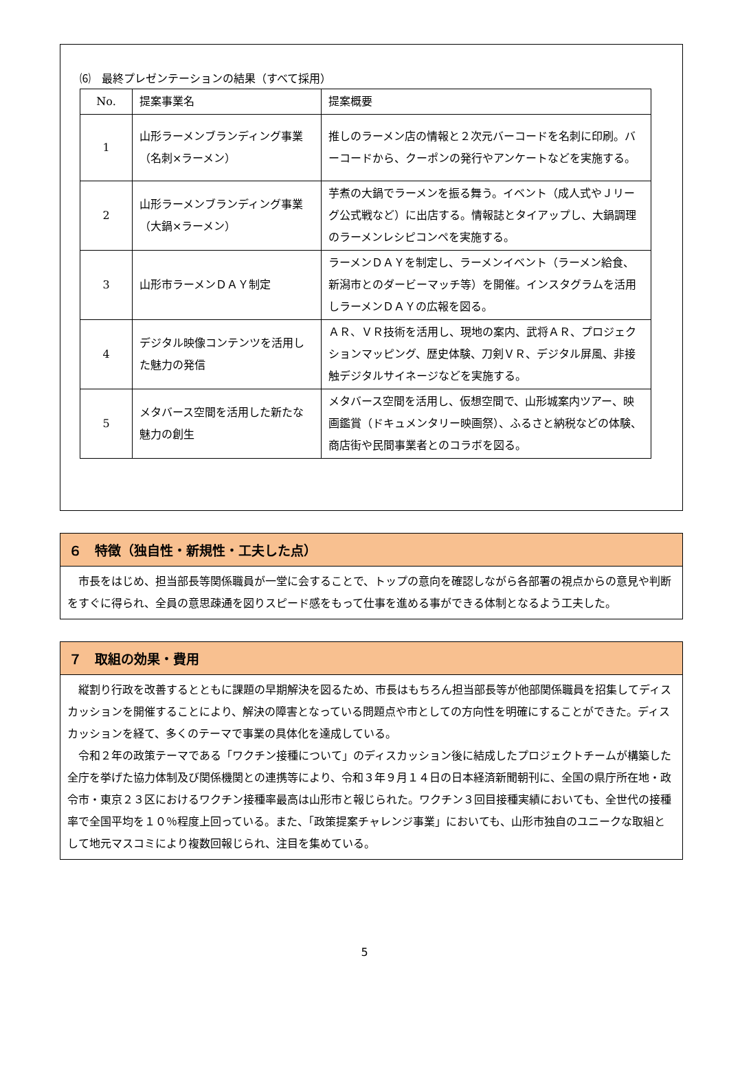⑹　最終プレゼンテーションの結果（すべて採用）
| No. | 提案事業名 | 提案概要 |
| 1 | 山形ラーメンブランディング事業（名刺×ラーメン） | 推しのラーメン店の情報と２次元バーコードを名刺に印刷。バーコードから、クーポンの発行やアンケートなどを実施する。 |
| 2 | 山形ラーメンブランディング事業（大鍋×ラーメン） | 芋煮の大鍋でラーメンを振る舞う。イベント（成人式やＪリーグ公式戦など）に出店する。情報誌とタイアップし、大鍋調理のラーメンレシピコンペを実施する。 |
| 3 | 山形市ラーメンＤＡＹ制定 | ラーメンＤＡＹを制定し、ラーメンイベント（ラーメン給食、新潟市とのダービーマッチ等）を開催。インスタグラムを活用しラーメンＤＡＹの広報を図る。 |
| 4 | デジタル映像コンテンツを活用した魅力の発信 | ＡＲ、ＶＲ技術を活用し、現地の案内、武将ＡＲ、プロジェクションマッピング、歴史体験、刀剣ＶＲ、デジタル屏風、非接触デジタルサイネージなどを実施する。 |
| 5 | メタバース空間を活用した新たな魅力の創生 | メタバース空間を活用し、仮想空間で、山形城案内ツアー、映画鑑賞（ドキュメンタリー映画祭）、ふるさと納税などの体験、商店街や民間事業者とのコラボを図る。 |
６　特徴（独自性・新規性・工夫した点）
　市長をはじめ、担当部長等関係職員が一堂に会することで、トップの意向を確認しながら各部署の視点からの意見や判断をすぐに得られ、全員の意思疎通を図りスピード感をもって仕事を進める事ができる体制となるよう工夫した。
７　取組の効果・費用
　縦割り行政を改善するとともに課題の早期解決を図るため、市長はもちろん担当部長等が他部関係職員を招集してディスカッションを開催することにより、解決の障害となっている問題点や市としての方向性を明確にすることができた。ディスカッションを経て、多くのテーマで事業の具体化を達成している。
　令和２年の政策テーマである「ワクチン接種について」のディスカッション後に結成したプロジェクトチームが構築した全庁を挙げた協力体制及び関係機関との連携等により、令和３年９月１４日の日本経済新聞朝刊に、全国の県庁所在地・政令市・東京２３区におけるワクチン接種率最高は山形市と報じられた。ワクチン３回目接種実績においても、全世代の接種率で全国平均を１０％程度上回っている。また、「政策提案チャレンジ事業」においても、山形市独自のユニークな取組として地元マスコミにより複数回報じられ、注目を集めている。
5